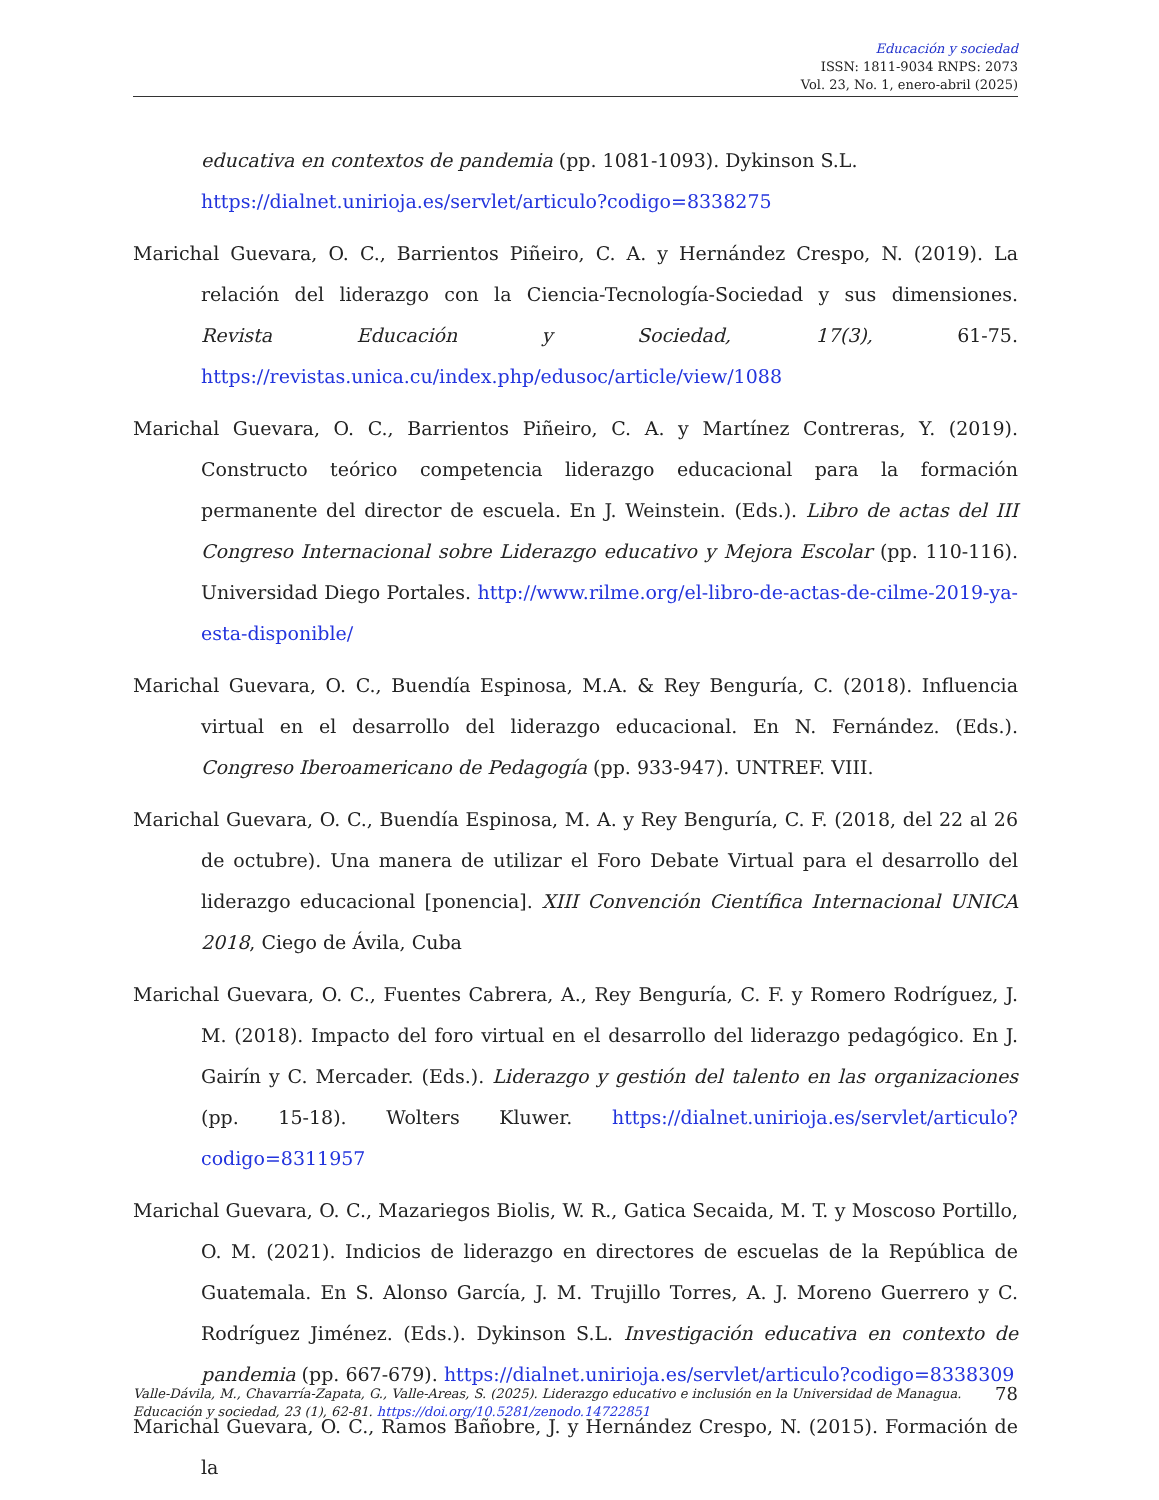Educación y sociedad
ISSN: 1811-9034 RNPS: 2073
Vol. 23, No. 1, enero-abril (2025)
educativa en contextos de pandemia (pp. 1081-1093). Dykinson S.L. https://dialnet.unirioja.es/servlet/articulo?codigo=8338275
Marichal Guevara, O. C., Barrientos Piñeiro, C. A. y Hernández Crespo, N. (2019). La relación del liderazgo con la Ciencia-Tecnología-Sociedad y sus dimensiones. Revista Educación y Sociedad, 17(3), 61-75. https://revistas.unica.cu/index.php/edusoc/article/view/1088
Marichal Guevara, O. C., Barrientos Piñeiro, C. A. y Martínez Contreras, Y. (2019). Constructo teórico competencia liderazgo educacional para la formación permanente del director de escuela. En J. Weinstein. (Eds.). Libro de actas del III Congreso Internacional sobre Liderazgo educativo y Mejora Escolar (pp. 110-116). Universidad Diego Portales. http://www.rilme.org/el-libro-de-actas-de-cilme-2019-ya-esta-disponible/
Marichal Guevara, O. C., Buendía Espinosa, M.A. & Rey Benguría, C. (2018). Influencia virtual en el desarrollo del liderazgo educacional. En N. Fernández. (Eds.). Congreso Iberoamericano de Pedagogía (pp. 933-947). UNTREF. VIII.
Marichal Guevara, O. C., Buendía Espinosa, M. A. y Rey Benguría, C. F. (2018, del 22 al 26 de octubre). Una manera de utilizar el Foro Debate Virtual para el desarrollo del liderazgo educacional [ponencia]. XIII Convención Científica Internacional UNICA 2018, Ciego de Ávila, Cuba
Marichal Guevara, O. C., Fuentes Cabrera, A., Rey Benguría, C. F. y Romero Rodríguez, J. M. (2018). Impacto del foro virtual en el desarrollo del liderazgo pedagógico. En J. Gairín y C. Mercader. (Eds.). Liderazgo y gestión del talento en las organizaciones (pp. 15-18). Wolters Kluwer. https://dialnet.unirioja.es/servlet/articulo?codigo=8311957
Marichal Guevara, O. C., Mazariegos Biolis, W. R., Gatica Secaida, M. T. y Moscoso Portillo, O. M. (2021). Indicios de liderazgo en directores de escuelas de la República de Guatemala. En S. Alonso García, J. M. Trujillo Torres, A. J. Moreno Guerrero y C. Rodríguez Jiménez. (Eds.). Dykinson S.L. Investigación educativa en contexto de pandemia (pp. 667-679). https://dialnet.unirioja.es/servlet/articulo?codigo=8338309
Marichal Guevara, O. C., Ramos Bañobre, J. y Hernández Crespo, N. (2015). Formación de la
Valle-Dávila, M., Chavarría-Zapata, G., Valle-Areas, S. (2025). Liderazgo educativo e inclusión en la Universidad de Managua. Educación y sociedad, 23 (1), 62-81. https://doi.org/10.5281/zenodo.14722851
78